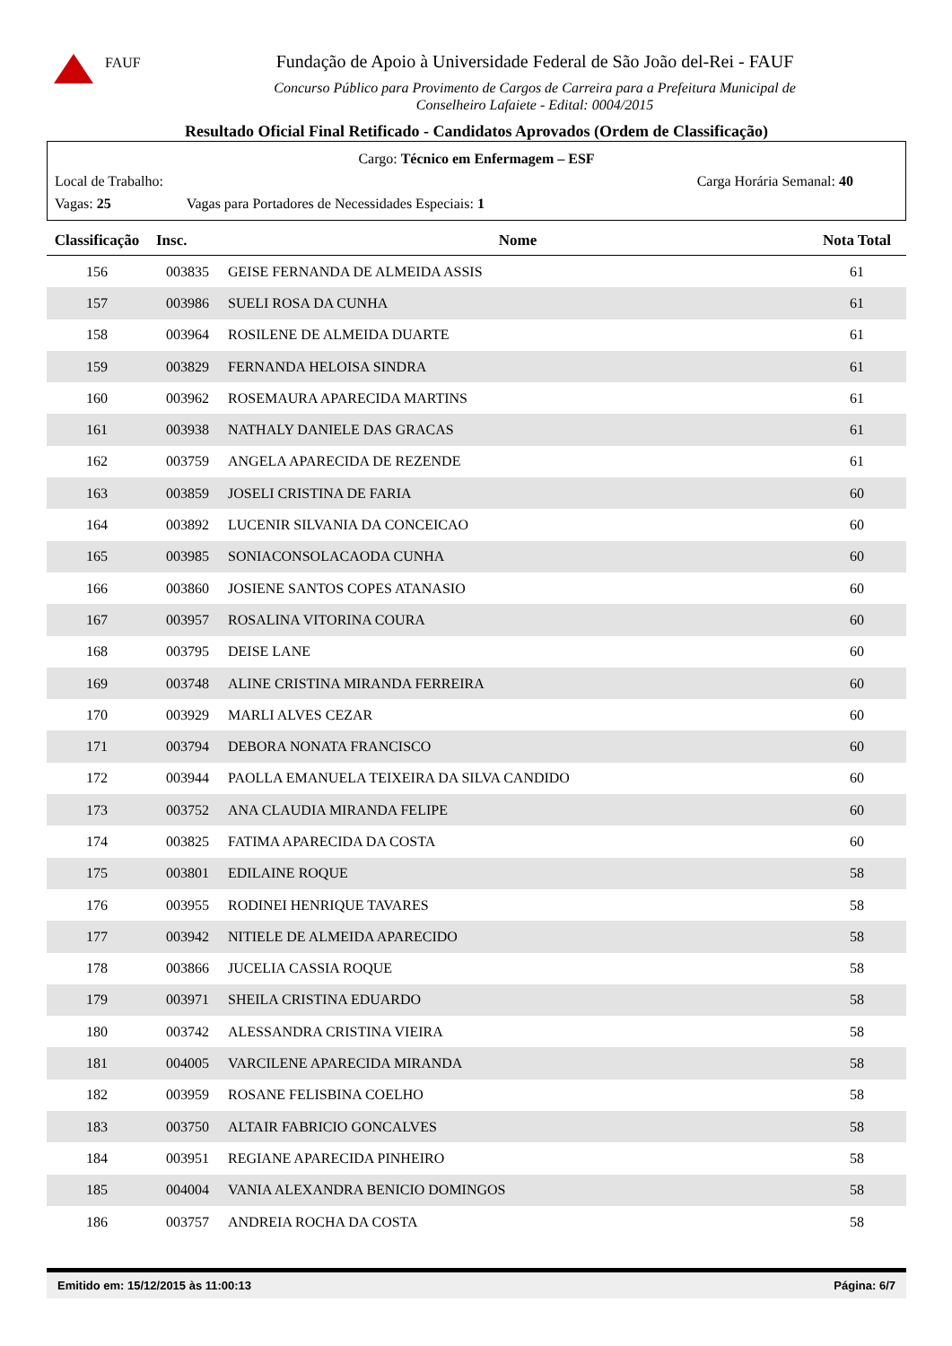FAUF
Fundação de Apoio à Universidade Federal de São João del-Rei - FAUF
Concurso Público para Provimento de Cargos de Carreira para a Prefeitura Municipal de
Conselheiro Lafaiete - Edital: 0004/2015
Resultado Oficial Final Retificado - Candidatos Aprovados (Ordem de Classificação)
Cargo: Técnico em Enfermagem – ESF
Local de Trabalho: Carga Horária Semanal: 40
Vagas: 25 Vagas para Portadores de Necessidades Especiais: 1
| Classificação | Insc. | Nome | Nota Total |
| --- | --- | --- | --- |
| 156 | 003835 | GEISE FERNANDA DE ALMEIDA ASSIS | 61 |
| 157 | 003986 | SUELI ROSA DA CUNHA | 61 |
| 158 | 003964 | ROSILENE DE ALMEIDA DUARTE | 61 |
| 159 | 003829 | FERNANDA HELOISA SINDRA | 61 |
| 160 | 003962 | ROSEMAURA APARECIDA MARTINS | 61 |
| 161 | 003938 | NATHALY DANIELE DAS GRACAS | 61 |
| 162 | 003759 | ANGELA APARECIDA DE REZENDE | 61 |
| 163 | 003859 | JOSELI CRISTINA DE FARIA | 60 |
| 164 | 003892 | LUCENIR SILVANIA DA CONCEICAO | 60 |
| 165 | 003985 | SONIACONSOLACAODA CUNHA | 60 |
| 166 | 003860 | JOSIENE SANTOS COPES ATANASIO | 60 |
| 167 | 003957 | ROSALINA VITORINA COURA | 60 |
| 168 | 003795 | DEISE LANE | 60 |
| 169 | 003748 | ALINE CRISTINA MIRANDA FERREIRA | 60 |
| 170 | 003929 | MARLI ALVES CEZAR | 60 |
| 171 | 003794 | DEBORA NONATA FRANCISCO | 60 |
| 172 | 003944 | PAOLLA EMANUELA TEIXEIRA DA SILVA CANDIDO | 60 |
| 173 | 003752 | ANA CLAUDIA MIRANDA FELIPE | 60 |
| 174 | 003825 | FATIMA APARECIDA DA COSTA | 60 |
| 175 | 003801 | EDILAINE ROQUE | 58 |
| 176 | 003955 | RODINEI HENRIQUE TAVARES | 58 |
| 177 | 003942 | NITIELE DE ALMEIDA APARECIDO | 58 |
| 178 | 003866 | JUCELIA CASSIA ROQUE | 58 |
| 179 | 003971 | SHEILA CRISTINA EDUARDO | 58 |
| 180 | 003742 | ALESSANDRA CRISTINA VIEIRA | 58 |
| 181 | 004005 | VARCILENE APARECIDA MIRANDA | 58 |
| 182 | 003959 | ROSANE FELISBINA COELHO | 58 |
| 183 | 003750 | ALTAIR FABRICIO GONCALVES | 58 |
| 184 | 003951 | REGIANE APARECIDA PINHEIRO | 58 |
| 185 | 004004 | VANIA ALEXANDRA BENICIO DOMINGOS | 58 |
| 186 | 003757 | ANDREIA ROCHA DA COSTA | 58 |
Emitido em: 15/12/2015 às 11:00:13 Página: 6/7